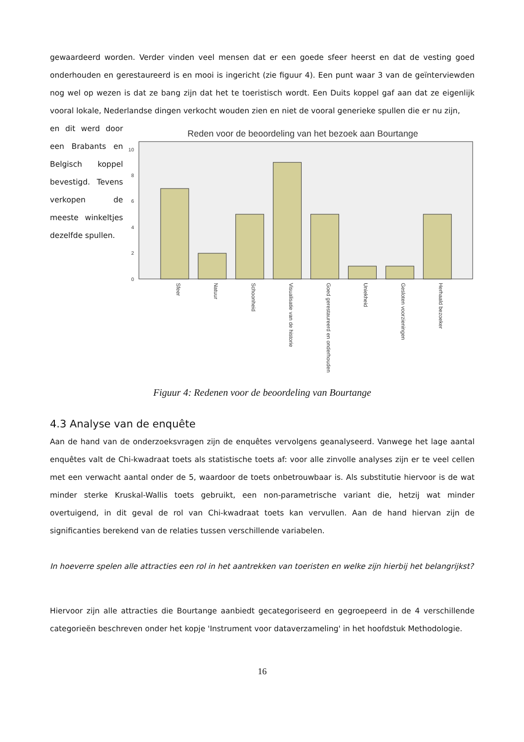gewaardeerd worden. Verder vinden veel mensen dat er een goede sfeer heerst en dat de vesting goed onderhouden en gerestaureerd is en mooi is ingericht (zie figuur 4). Een punt waar 3 van de geïnterviewden nog wel op wezen is dat ze bang zijn dat het te toeristisch wordt. Een Duits koppel gaf aan dat ze eigenlijk vooral lokale, Nederlandse dingen verkocht wouden zien en niet de vooral generieke spullen die er nu zijn,
en dit werd door een Brabants en Belgisch koppel bevestigd. Tevens verkopen de meeste winkeltjes dezelfde spullen.
Reden voor de beoordeling van het bezoek aan Bourtange
0
2
4
6
8
10
Sfeer
Natuur
Schoonheid
Visualisatie van de historie
Goed gerestaureerd en onderhouden
Uniekheid
Gesloten voorzieningen
Herhaald bezoeker
Figuur 4: Redenen voor de beoordeling van Bourtange
4.3 Analyse van de enquête
Aan de hand van de onderzoeksvragen zijn de enquêtes vervolgens geanalyseerd. Vanwege het lage aantal enquêtes valt de Chi-kwadraat toets als statistische toets af: voor alle zinvolle analyses zijn er te veel cellen met een verwacht aantal onder de 5, waardoor de toets onbetrouwbaar is. Als substitutie hiervoor is de wat minder sterke Kruskal-Wallis toets gebruikt, een non-parametrische variant die, hetzij wat minder overtuigend, in dit geval de rol van Chi-kwadraat toets kan vervullen. Aan de hand hiervan zijn de significanties berekend van de relaties tussen verschillende variabelen.
In hoeverre spelen alle attracties een rol in het aantrekken van toeristen en welke zijn hierbij het belangrijkst?
Hiervoor zijn alle attracties die Bourtange aanbiedt gecategoriseerd en gegroepeerd in de 4 verschillende categorieën beschreven onder het kopje 'Instrument voor dataverzameling' in het hoofdstuk Methodologie.
16